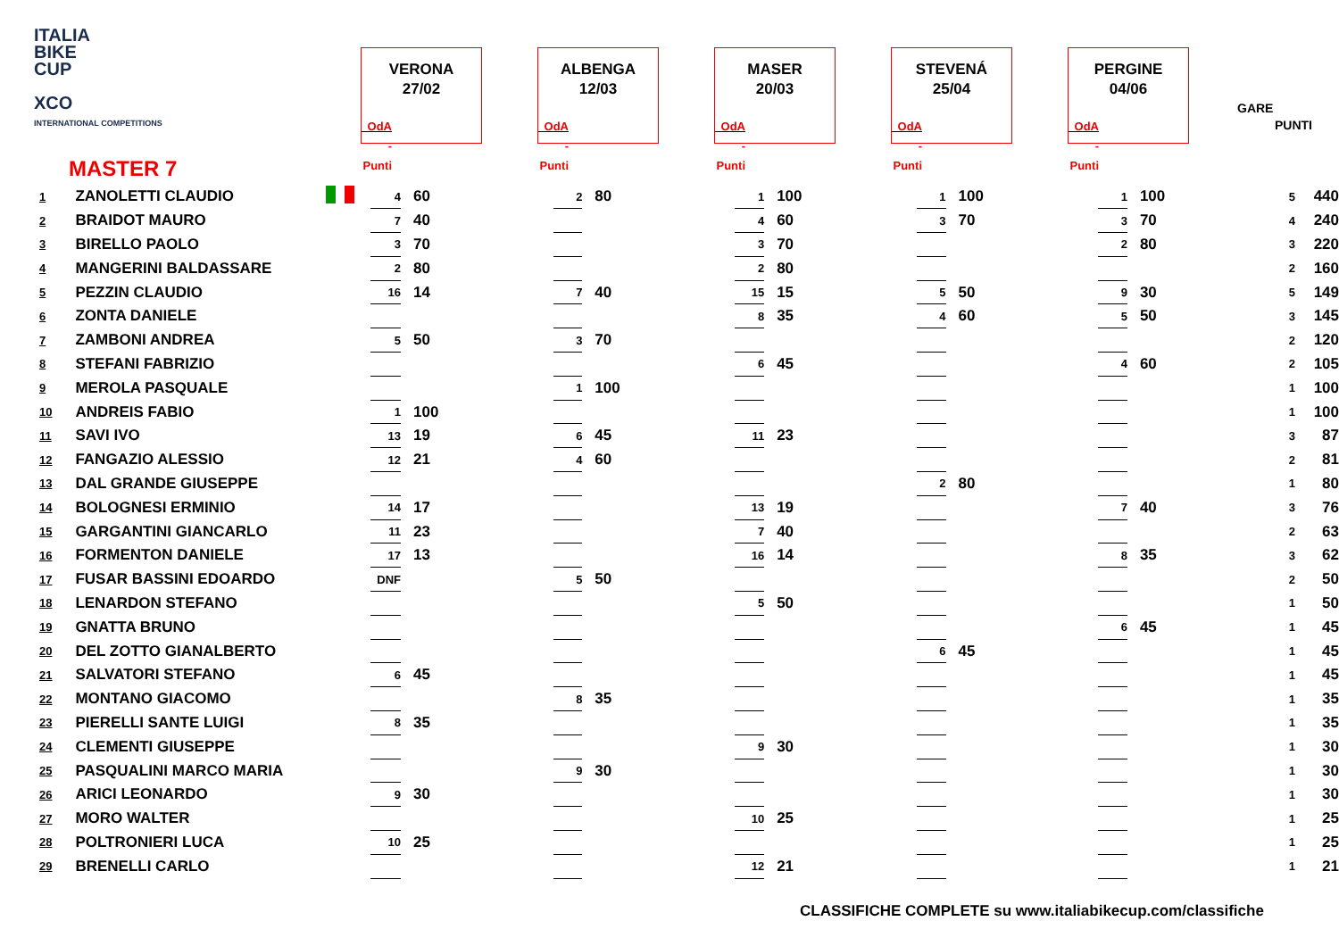ITALIA
BIKE
CUP
XCO
INTERNATIONAL COMPETITIONS
VERONA
27/02
OdA - Punti
ALBENGA
12/03
OdA - Punti
MASER
20/03
OdA - Punti
STEVENÁ
25/04
OdA - Punti
PERGINE
04/06
OdA - Punti
GARE
PUNTI
MASTER 7
| 1 | ZANOLETTI CLAUDIO | | 4 | 60 | 2 | 80 | 1 | 100 | 1 | 100 | 1 | 100 | 5 | 440 |
| 2 | BRAIDOT MAURO | | 7 | 40 | | | 4 | 60 | 3 | 70 | 3 | 70 | 4 | 240 |
| 3 | BIRELLO PAOLO | | 3 | 70 | | | 3 | 70 | | | 2 | 80 | 3 | 220 |
| 4 | MANGERINI BALDASSARE | | 2 | 80 | | | 2 | 80 | | | | | 2 | 160 |
| 5 | PEZZIN CLAUDIO | | 16 | 14 | 7 | 40 | 15 | 15 | 5 | 50 | 9 | 30 | 5 | 149 |
| 6 | ZONTA DANIELE | | | | | | 8 | 35 | 4 | 60 | 5 | 50 | 3 | 145 |
| 7 | ZAMBONI ANDREA | | 5 | 50 | 3 | 70 | | | | | | | 2 | 120 |
| 8 | STEFANI FABRIZIO | | | | | | 6 | 45 | | | 4 | 60 | 2 | 105 |
| 9 | MEROLA PASQUALE | | | | 1 | 100 | | | | | | | 1 | 100 |
| 10 | ANDREIS FABIO | | 1 | 100 | | | | | | | | | 1 | 100 |
| 11 | SAVI IVO | | 13 | 19 | 6 | 45 | 11 | 23 | | | | | 3 | 87 |
| 12 | FANGAZIO ALESSIO | | 12 | 21 | 4 | 60 | | | | | | | 2 | 81 |
| 13 | DAL GRANDE GIUSEPPE | | | | | | | | 2 | 80 | | | 1 | 80 |
| 14 | BOLOGNESI ERMINIO | | 14 | 17 | | | 13 | 19 | | | 7 | 40 | 3 | 76 |
| 15 | GARGANTINI GIANCARLO | | 11 | 23 | | | 7 | 40 | | | | | 2 | 63 |
| 16 | FORMENTON DANIELE | | 17 | 13 | | | 16 | 14 | | | 8 | 35 | 3 | 62 |
| 17 | FUSAR BASSINI EDOARDO | | DNF | | 5 | 50 | | | | | | | 2 | 50 |
| 18 | LENARDON STEFANO | | | | | | 5 | 50 | | | | | 1 | 50 |
| 19 | GNATTA BRUNO | | | | | | | | | | 6 | 45 | 1 | 45 |
| 20 | DEL ZOTTO GIANALBERTO | | | | | | | | 6 | 45 | | | 1 | 45 |
| 21 | SALVATORI STEFANO | | 6 | 45 | | | | | | | | | 1 | 45 |
| 22 | MONTANO GIACOMO | | | | 8 | 35 | | | | | | | 1 | 35 |
| 23 | PIERELLI SANTE LUIGI | | 8 | 35 | | | | | | | | | 1 | 35 |
| 24 | CLEMENTI GIUSEPPE | | | | | | 9 | 30 | | | | | 1 | 30 |
| 25 | PASQUALINI MARCO MARIA | | | | 9 | 30 | | | | | | | 1 | 30 |
| 26 | ARICI LEONARDO | | 9 | 30 | | | | | | | | | 1 | 30 |
| 27 | MORO WALTER | | | | | | 10 | 25 | | | | | 1 | 25 |
| 28 | POLTRONIERI LUCA | | 10 | 25 | | | | | | | | | 1 | 25 |
| 29 | BRENELLI CARLO | | | | | | 12 | 21 | | | | | 1 | 21 |
CLASSIFICHE COMPLETE su www.italiabikecup.com/classifiche